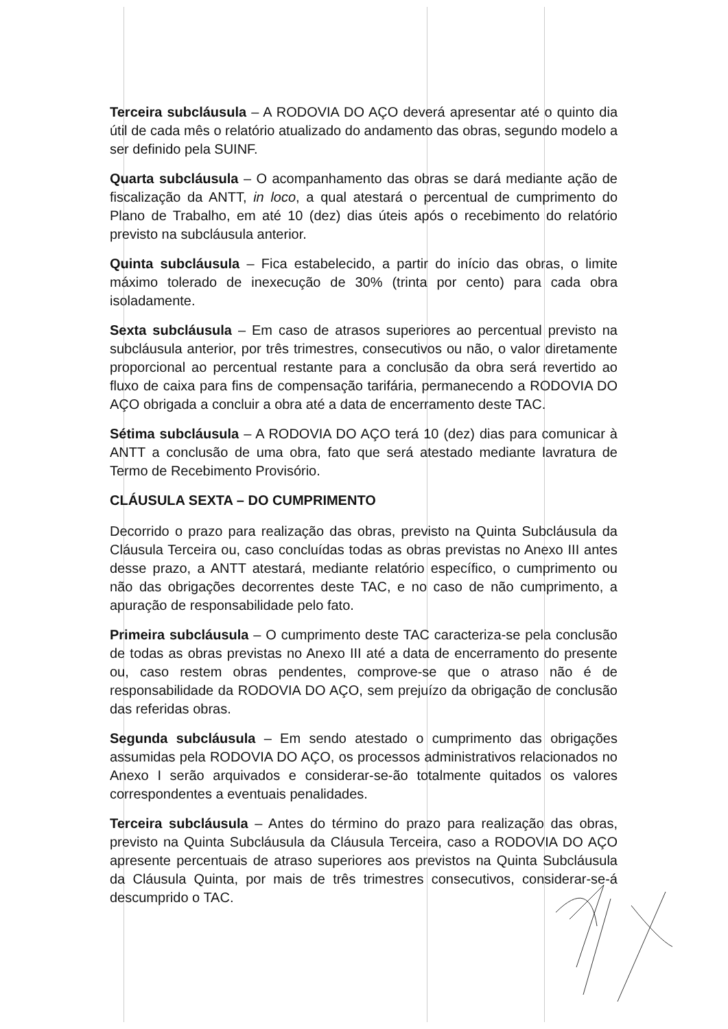Terceira subcláusula – A RODOVIA DO AÇO deverá apresentar até o quinto dia útil de cada mês o relatório atualizado do andamento das obras, segundo modelo a ser definido pela SUINF.
Quarta subcláusula – O acompanhamento das obras se dará mediante ação de fiscalização da ANTT, in loco, a qual atestará o percentual de cumprimento do Plano de Trabalho, em até 10 (dez) dias úteis após o recebimento do relatório previsto na subcláusula anterior.
Quinta subcláusula – Fica estabelecido, a partir do início das obras, o limite máximo tolerado de inexecução de 30% (trinta por cento) para cada obra isoladamente.
Sexta subcláusula – Em caso de atrasos superiores ao percentual previsto na subcláusula anterior, por três trimestres, consecutivos ou não, o valor diretamente proporcional ao percentual restante para a conclusão da obra será revertido ao fluxo de caixa para fins de compensação tarifária, permanecendo a RODOVIA DO AÇO obrigada a concluir a obra até a data de encerramento deste TAC.
Sétima subcláusula – A RODOVIA DO AÇO terá 10 (dez) dias para comunicar à ANTT a conclusão de uma obra, fato que será atestado mediante lavratura de Termo de Recebimento Provisório.
CLÁUSULA SEXTA – DO CUMPRIMENTO
Decorrido o prazo para realização das obras, previsto na Quinta Subcláusula da Cláusula Terceira ou, caso concluídas todas as obras previstas no Anexo III antes desse prazo, a ANTT atestará, mediante relatório específico, o cumprimento ou não das obrigações decorrentes deste TAC, e no caso de não cumprimento, a apuração de responsabilidade pelo fato.
Primeira subcláusula – O cumprimento deste TAC caracteriza-se pela conclusão de todas as obras previstas no Anexo III até a data de encerramento do presente ou, caso restem obras pendentes, comprove-se que o atraso não é de responsabilidade da RODOVIA DO AÇO, sem prejuízo da obrigação de conclusão das referidas obras.
Segunda subcláusula – Em sendo atestado o cumprimento das obrigações assumidas pela RODOVIA DO AÇO, os processos administrativos relacionados no Anexo I serão arquivados e considerar-se-ão totalmente quitados os valores correspondentes a eventuais penalidades.
Terceira subcláusula – Antes do término do prazo para realização das obras, previsto na Quinta Subcláusula da Cláusula Terceira, caso a RODOVIA DO AÇO apresente percentuais de atraso superiores aos previstos na Quinta Subcláusula da Cláusula Quinta, por mais de três trimestres consecutivos, considerar-se-á descumprido o TAC.